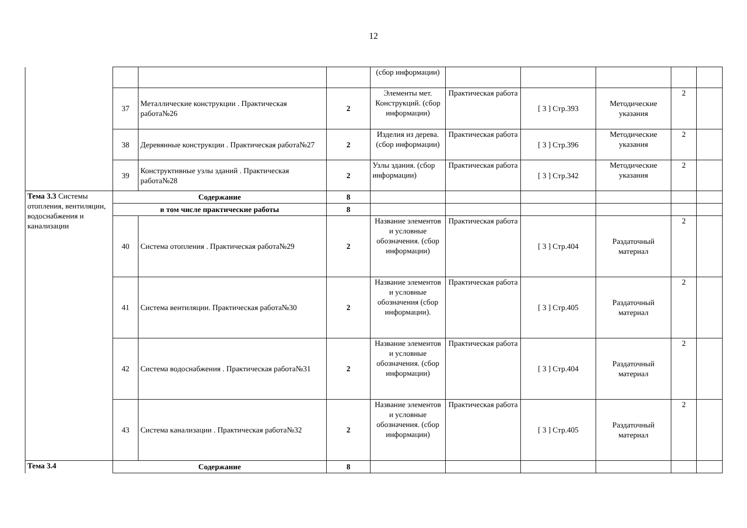12
| | | | | (сбор информации) | | | | | |
| | 37 | Металлические конструкции . Практическая работа№26 | 2 | Элементы мет. Конструкций. (сбор информации) | Практическая работа | [ 3 ] Стр.393 | Методические указания | 2 | |
| | 38 | Деревянные конструкции . Практическая работа№27 | 2 | Изделия из дерева. (сбор информации) | Практическая работа | [ 3 ] Стр.396 | Методические указания | 2 | |
| | 39 | Конструктивные узлы зданий . Практическая работа№28 | 2 | Узлы здания. (сбор информации) | Практическая работа | [ 3 ] Стр.342 | Методические указания | 2 | |
| Тема 3.3 Системы отопления, вентиляции, водоснабжения и канализации | Содержание | | 8 | | | | | | |
| | в том числе практические работы | | 8 | | | | | | |
| | 40 | Система отопления . Практическая работа№29 | 2 | Название элементов и условные обозначения. (сбор информации) | Практическая работа | [ 3 ] Стр.404 | Раздаточный материал | 2 | |
| | 41 | Система вентиляции. Практическая работа№30 | 2 | Название элементов и условные обозначения (сбор информации). | Практическая работа | [ 3 ] Стр.405 | Раздаточный материал | 2 | |
| | 42 | Система водоснабжения . Практическая работа№31 | 2 | Название элементов и условные обозначения. (сбор информации) | Практическая работа | [ 3 ] Стр.404 | Раздаточный материал | 2 | |
| | 43 | Система канализации . Практическая работа№32 | 2 | Название элементов и условные обозначения. (сбор информации) | Практическая работа | [ 3 ] Стр.405 | Раздаточный материал | 2 | |
| Тема 3.4 | Содержание | | 8 | | | | | | |